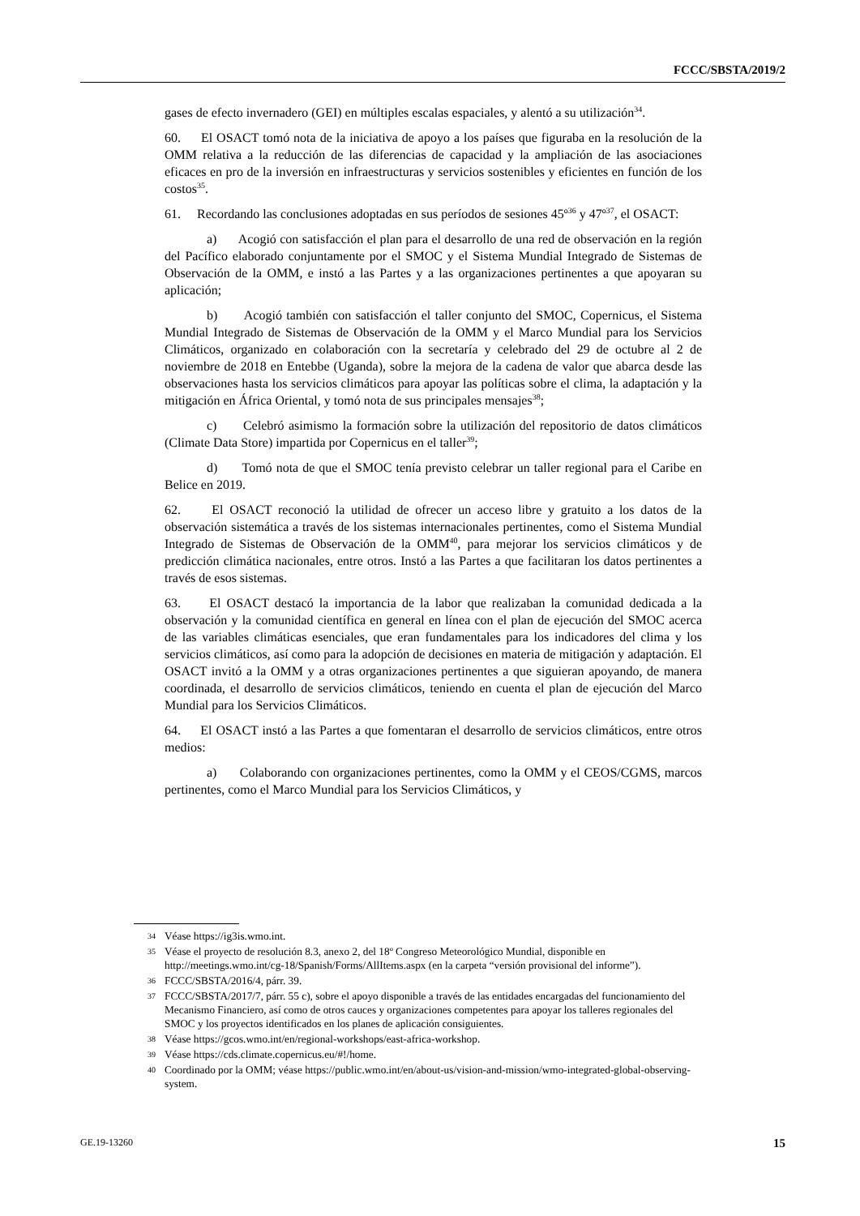FCCC/SBSTA/2019/2
gases de efecto invernadero (GEI) en múltiples escalas espaciales, y alentó a su utilización<sup>34</sup>.
60. El OSACT tomó nota de la iniciativa de apoyo a los países que figuraba en la resolución de la OMM relativa a la reducción de las diferencias de capacidad y la ampliación de las asociaciones eficaces en pro de la inversión en infraestructuras y servicios sostenibles y eficientes en función de los costos<sup>35</sup>.
61. Recordando las conclusiones adoptadas en sus períodos de sesiones 45º<sup>36</sup> y 47º<sup>37</sup>, el OSACT:
a) Acogió con satisfacción el plan para el desarrollo de una red de observación en la región del Pacífico elaborado conjuntamente por el SMOC y el Sistema Mundial Integrado de Sistemas de Observación de la OMM, e instó a las Partes y a las organizaciones pertinentes a que apoyaran su aplicación;
b) Acogió también con satisfacción el taller conjunto del SMOC, Copernicus, el Sistema Mundial Integrado de Sistemas de Observación de la OMM y el Marco Mundial para los Servicios Climáticos, organizado en colaboración con la secretaría y celebrado del 29 de octubre al 2 de noviembre de 2018 en Entebbe (Uganda), sobre la mejora de la cadena de valor que abarca desde las observaciones hasta los servicios climáticos para apoyar las políticas sobre el clima, la adaptación y la mitigación en África Oriental, y tomó nota de sus principales mensajes<sup>38</sup>;
c) Celebró asimismo la formación sobre la utilización del repositorio de datos climáticos (Climate Data Store) impartida por Copernicus en el taller<sup>39</sup>;
d) Tomó nota de que el SMOC tenía previsto celebrar un taller regional para el Caribe en Belice en 2019.
62. El OSACT reconoció la utilidad de ofrecer un acceso libre y gratuito a los datos de la observación sistemática a través de los sistemas internacionales pertinentes, como el Sistema Mundial Integrado de Sistemas de Observación de la OMM<sup>40</sup>, para mejorar los servicios climáticos y de predicción climática nacionales, entre otros. Instó a las Partes a que facilitaran los datos pertinentes a través de esos sistemas.
63. El OSACT destacó la importancia de la labor que realizaban la comunidad dedicada a la observación y la comunidad científica en general en línea con el plan de ejecución del SMOC acerca de las variables climáticas esenciales, que eran fundamentales para los indicadores del clima y los servicios climáticos, así como para la adopción de decisiones en materia de mitigación y adaptación. El OSACT invitó a la OMM y a otras organizaciones pertinentes a que siguieran apoyando, de manera coordinada, el desarrollo de servicios climáticos, teniendo en cuenta el plan de ejecución del Marco Mundial para los Servicios Climáticos.
64. El OSACT instó a las Partes a que fomentaran el desarrollo de servicios climáticos, entre otros medios:
a) Colaborando con organizaciones pertinentes, como la OMM y el CEOS/CGMS, marcos pertinentes, como el Marco Mundial para los Servicios Climáticos, y
34 Véase https://ig3is.wmo.int.
35 Véase el proyecto de resolución 8.3, anexo 2, del 18º Congreso Meteorológico Mundial, disponible en http://meetings.wmo.int/cg-18/Spanish/Forms/AllItems.aspx (en la carpeta “versión provisional del informe”).
36 FCCC/SBSTA/2016/4, párr. 39.
37 FCCC/SBSTA/2017/7, párr. 55 c), sobre el apoyo disponible a través de las entidades encargadas del funcionamiento del Mecanismo Financiero, así como de otros cauces y organizaciones competentes para apoyar los talleres regionales del SMOC y los proyectos identificados en los planes de aplicación consiguientes.
38 Véase https://gcos.wmo.int/en/regional-workshops/east-africa-workshop.
39 Véase https://cds.climate.copernicus.eu/#!/home.
40 Coordinado por la OMM; véase https://public.wmo.int/en/about-us/vision-and-mission/wmo-integrated-global-observing-system.
GE.19-13260 15